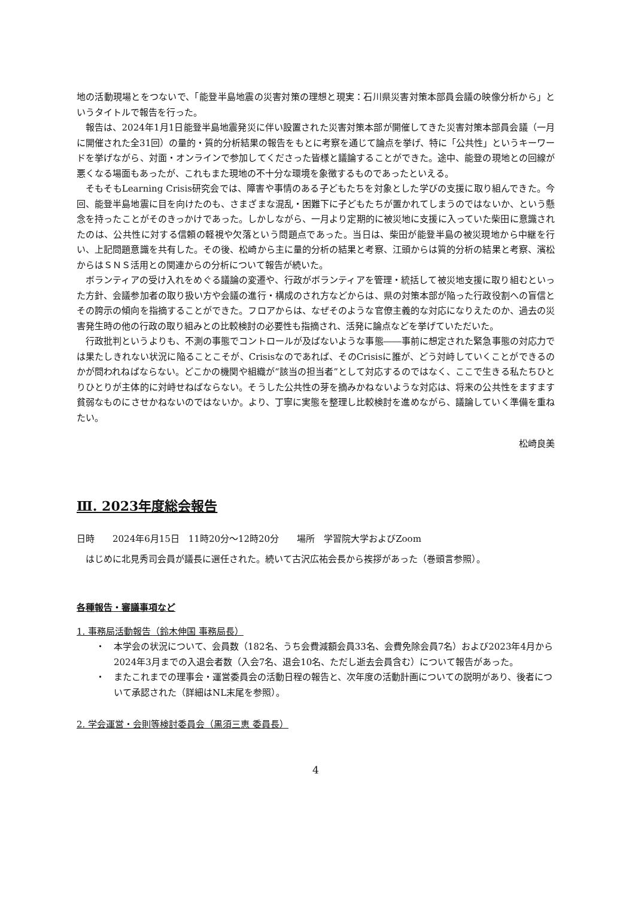地の活動現場とをつないで、「能登半島地震の災害対策の理想と現実：石川県災害対策本部員会議の映像分析から」というタイトルで報告を行った。
報告は、2024年1月1日能登半島地震発災に伴い設置された災害対策本部が開催してきた災害対策本部員会議（一月に開催された全31回）の量的・質的分析結果の報告をもとに考察を通じて論点を挙げ、特に「公共性」というキーワードを挙げながら、対面・オンラインで参加してくださった皆様と議論することができた。途中、能登の現地との回線が悪くなる場面もあったが、これもまた現地の不十分な環境を象徴するものであったといえる。
そもそもLearning Crisis研究会では、障害や事情のある子どもたちを対象とした学びの支援に取り組んできた。今回、能登半島地震に目を向けたのも、さまざまな混乱・困難下に子どもたちが置かれてしまうのではないか、という懸念を持ったことがそのきっかけであった。しかしながら、一月より定期的に被災地に支援に入っていた柴田に意識されたのは、公共性に対する信頼の軽視や欠落という問題点であった。当日は、柴田が能登半島の被災現地から中継を行い、上記問題意識を共有した。その後、松崎から主に量的分析の結果と考察、江頭からは質的分析の結果と考察、濱松からはＳＮＳ活用との関連からの分析について報告が続いた。
ボランティアの受け入れをめぐる議論の変遷や、行政がボランティアを管理・統括して被災地支援に取り組むといった方針、会議参加者の取り扱い方や会議の進行・構成のされ方などからは、県の対策本部が陥った行政役割への盲信とその誇示の傾向を指摘することができた。フロアからは、なぜそのような官僚主義的な対応になりえたのか、過去の災害発生時の他の行政の取り組みとの比較検討の必要性も指摘され、活発に論点などを挙げていただいた。
行政批判というよりも、不測の事態でコントロールが及ばないような事態――事前に想定された緊急事態の対応力では果たしきれない状況に陥ることこそが、Crisisなのであれば、そのCrisisに誰が、どう対峙していくことができるのかが問われねばならない。どこかの機関や組織が“該当の担当者”として対応するのではなく、ここで生きる私たちひとりひとりが主体的に対峙せねばならない。そうした公共性の芽を摘みかねないような対応は、将来の公共性をますます貧弱なものにさせかねないのではないか。より、丁寧に実態を整理し比較検討を進めながら、議論していく準備を重ねたい。
松崎良美
Ⅲ. 2023年度総会報告
日時　　2024年6月15日　11時20分～12時20分　　場所　学習院大学およびZoom
はじめに北見秀司会員が議長に選任された。続いて古沢広祐会長から挨拶があった（巻頭言参照）。
各種報告・審議事項など
1. 事務局活動報告（鈴木伸国 事務局長）
・ 本学会の状況について、会員数（182名、うち会費減額会員33名、会費免除会員7名）および2023年4月から2024年3月までの入退会者数（入会7名、退会10名、ただし逝去会員含む）について報告があった。
・ またこれまでの理事会・運営委員会の活動日程の報告と、次年度の活動計画についての説明があり、後者について承認された（詳細はNL末尾を参照）。
2. 学会運営・会則等検討委員会（黒須三恵 委員長）
4